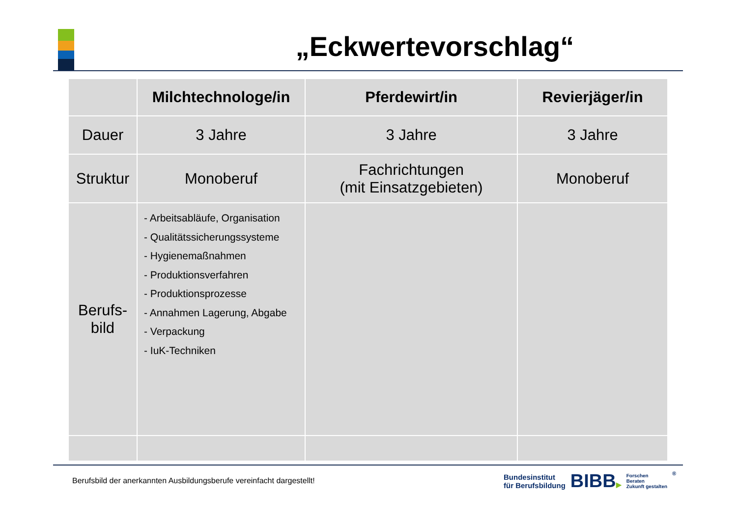„Eckwertevorschlag“
| | Milchtechnologe/in | Pferdewirt/in | Revierjäger/in |
| --- | --- | --- | --- |
| Dauer | 3 Jahre | 3 Jahre | 3 Jahre |
| Struktur | Monoberuf | Fachrichtungen (mit Einsatzgebieten) | Monoberuf |
| Berufs- bild | - Arbeitsabläufe, Organisation - Qualitätssicherungssysteme - Hygienemaßnahmen - Produktionsverfahren - Produktionsprozesse - Annahmen Lagerung, Abgabe - Verpackung - IuK-Techniken | | |
Berufsbild der anerkannten Ausbildungsberufe vereinfacht dargestellt!
Bundesinstitut
für Berufsbildung
BIBB▶
Forschen
Beraten
Zukunft gestalten
®